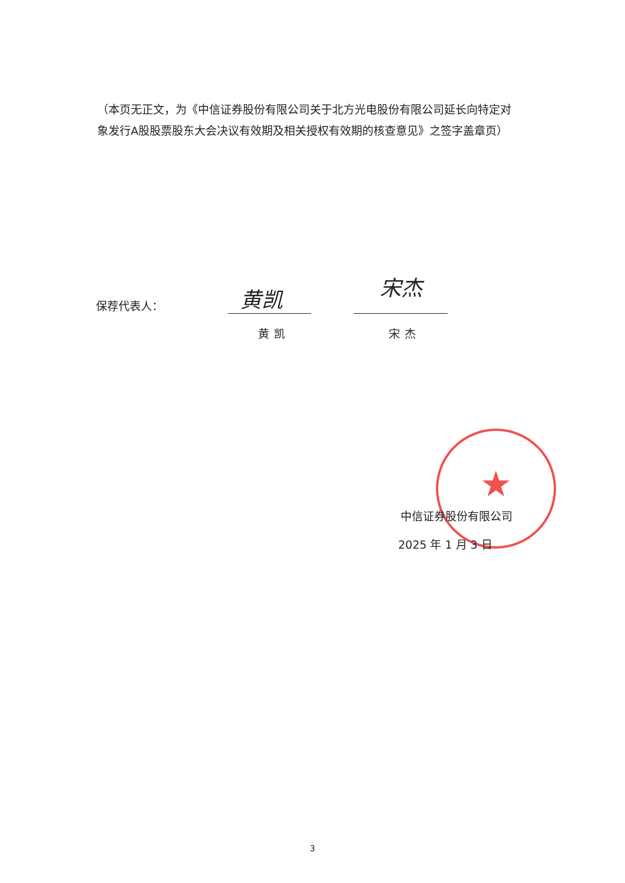（本页无正文，为《中信证券股份有限公司关于北方光电股份有限公司延长向特定对象发行A股股票股东大会决议有效期及相关授权有效期的核查意见》之签字盖章页）
保荐代表人： 黄凯
黄凯
宋杰
宋杰
★
中信证券股份有限公司
2025 年 1 月 3 日
3